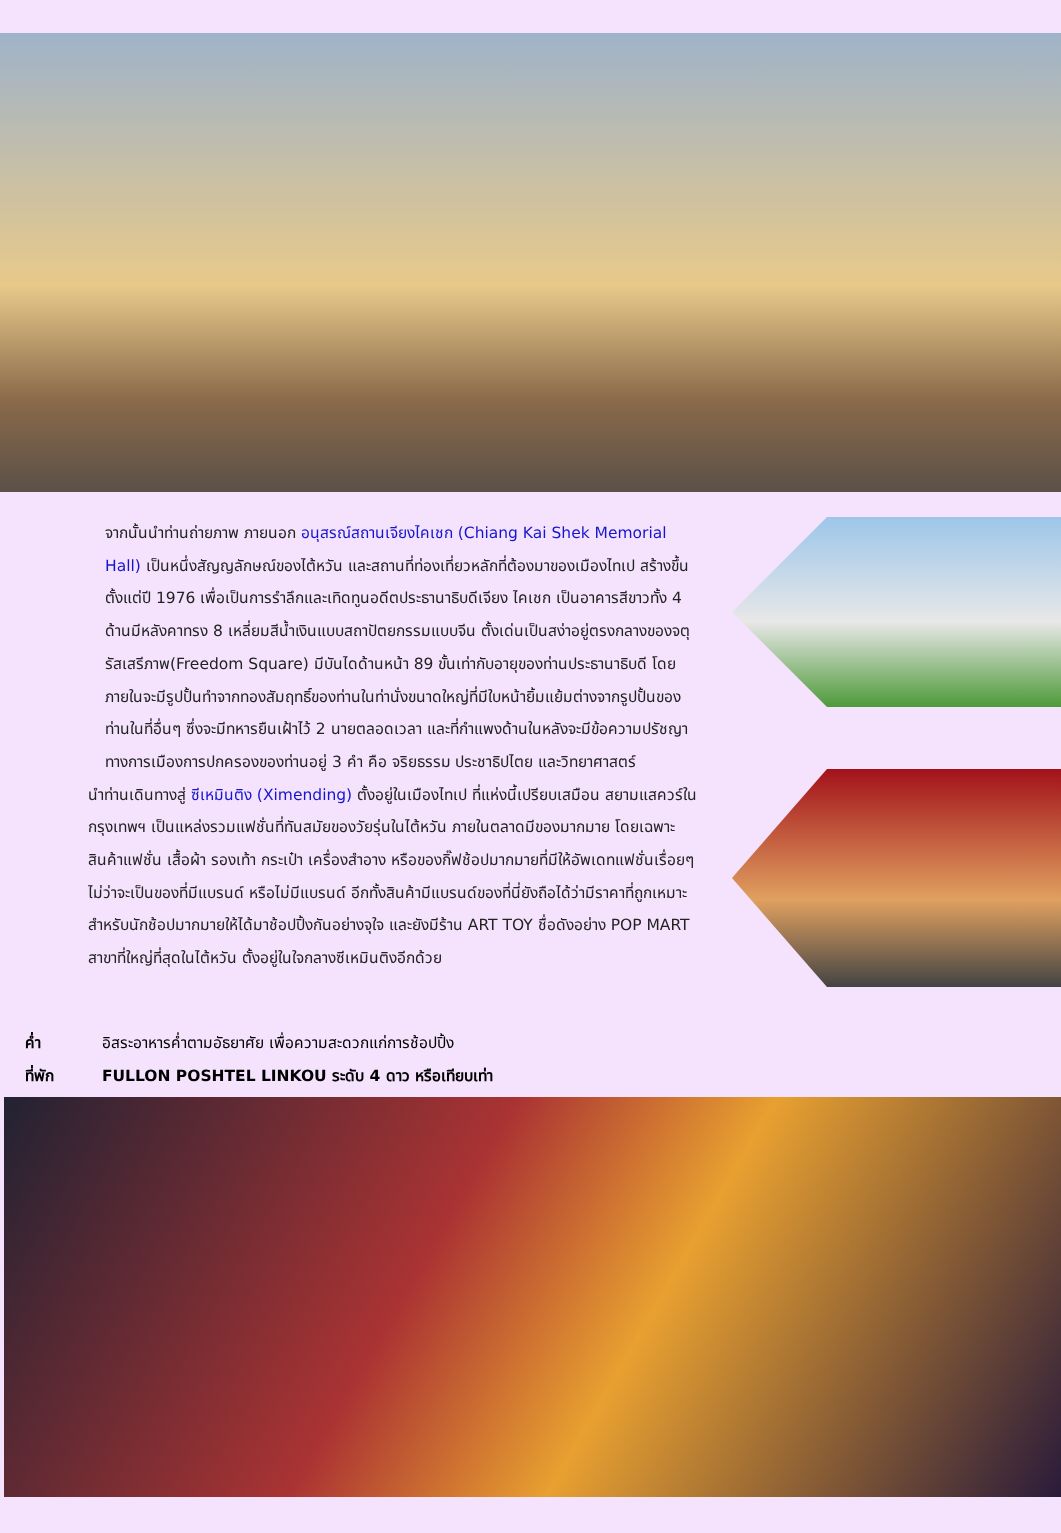จากนั้นนำท่านถ่ายภาพ ภายนอก อนุสรณ์สถานเจียงไคเชก (Chiang Kai Shek Memorial Hall) เป็นหนึ่งสัญญลักษณ์ของไต้หวัน และสถานที่ท่องเที่ยวหลักที่ต้องมาของเมืองไทเป สร้างขึ้นตั้งแต่ปี 1976 เพื่อเป็นการรำลึกและเทิดทูนอดีตประธานาธิบดีเจียง ไคเชก เป็นอาคารสีขาวทั้ง 4 ด้านมีหลังคาทรง 8 เหลี่ยมสีน้ำเงินแบบสถาปัตยกรรมแบบจีน ตั้งเด่นเป็นสง่าอยู่ตรงกลางของจตุรัสเสรีภาพ(Freedom Square) มีบันไดด้านหน้า 89 ขั้นเท่ากับอายุของท่านประธานาธิบดี โดยภายในจะมีรูปปั้นทำจากทองสัมฤทธิ์ของท่านในท่านั่งขนาดใหญ่ที่มีใบหน้ายิ้มแย้มต่างจากรูปปั้นของท่านในที่อื่นๆ ซึ่งจะมีทหารยืนเฝ้าไว้ 2 นายตลอดเวลา และที่กำแพงด้านในหลังจะมีข้อความปรัชญาทางการเมืองการปกครองของท่านอยู่ 3 คำ คือ จริยธรรม ประชาธิปไตย และวิทยาศาสตร์
นำท่านเดินทางสู่ ซีเหมินติง (Ximending) ตั้งอยู่ในเมืองไทเป ที่แห่งนี้เปรียบเสมือน สยามแสควร์ในกรุงเทพฯ เป็นแหล่งรวมแฟชั่นที่ทันสมัยของวัยรุ่นในไต้หวัน ภายในตลาดมีของมากมาย โดยเฉพาะสินค้าแฟชั่น เสื้อผ้า รองเท้า กระเป๋า เครื่องสำอาง หรือของกิ๊ฟช้อปมากมายที่มีให้อัพเดทแฟชั่นเรื่อยๆ ไม่ว่าจะเป็นของที่มีแบรนด์ หรือไม่มีแบรนด์ อีกทั้งสินค้ามีแบรนด์ของที่นี่ยังถือได้ว่ามีราคาที่ถูกเหมาะสำหรับนักช้อปมากมายให้ได้มาช้อปปิ้งกันอย่างจุใจ และยังมีร้าน ART TOY ชื่อดังอย่าง POP MART สาขาที่ใหญ่ที่สุดในไต้หวัน ตั้งอยู่ในใจกลางซีเหมินติงอีกด้วย
ค่ำ อิสระอาหารค่ำตามอัธยาศัย เพื่อความสะดวกแก่การช้อปปิ้ง
ที่พัก FULLON POSHTEL LINKOU ระดับ 4 ดาว หรือเทียบเท่า